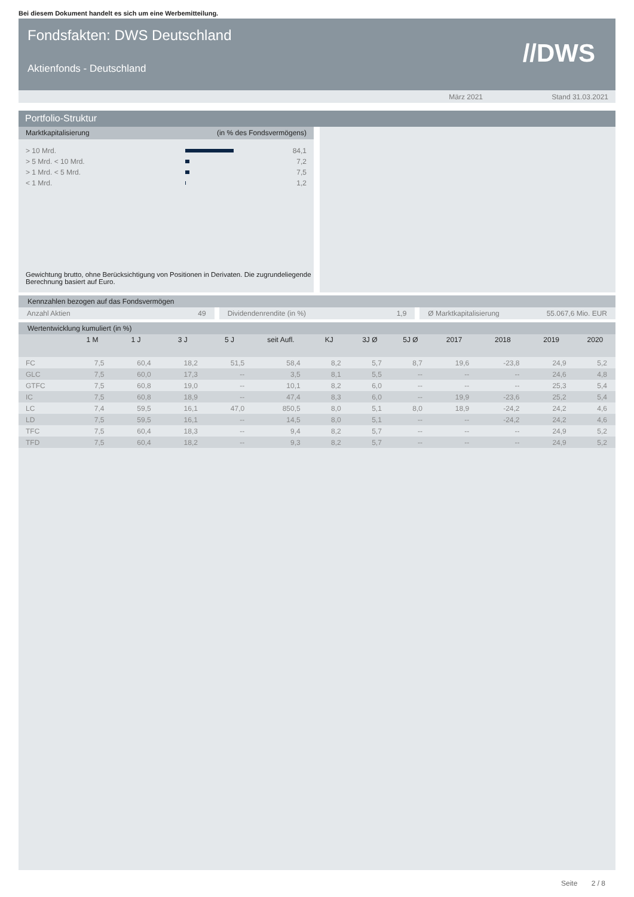Bei diesem Dokument handelt es sich um eine Werbemitteilung.
Fondsfakten: DWS Deutschland
Aktienfonds - Deutschland
//DWS
März 2021 Stand 31.03.2021
Portfolio-Struktur
Marktkapitalisierung (in % des Fondsvermögens)
| > 10 Mrd. | | 84,1 |
| > 5 Mrd. < 10 Mrd. | | 7,2 |
| > 1 Mrd. < 5 Mrd. | | 7,5 |
| < 1 Mrd. | | 1,2 |
Gewichtung brutto, ohne Berücksichtigung von Positionen in Derivaten. Die zugrundeliegende Berechnung basiert auf Euro.
Kennzahlen bezogen auf das Fondsvermögen
Anzahl Aktien 49 Dividendenrendite (in %) 1,9 Ø Marktkapitalisierung 55.067,6 Mio. EUR
Wertentwicklung kumuliert (in %)
| | 1 M | 1 J | 3 J | 5 J | seit Aufl. | KJ | 3J Ø | 5J Ø | 2017 | 2018 | 2019 | 2020 |
| --- | --- | --- | --- | --- | --- | --- | --- | --- | --- | --- | --- | --- |
| FC | 7,5 | 60,4 | 18,2 | 51,5 | 58,4 | 8,2 | 5,7 | 8,7 | 19,6 | -23,8 | 24,9 | 5,2 |
| GLC | 7,5 | 60,0 | 17,3 | -- | 3,5 | 8,1 | 5,5 | -- | -- | -- | 24,6 | 4,8 |
| GTFC | 7,5 | 60,8 | 19,0 | -- | 10,1 | 8,2 | 6,0 | -- | -- | -- | 25,3 | 5,4 |
| IC | 7,5 | 60,8 | 18,9 | -- | 47,4 | 8,3 | 6,0 | -- | 19,9 | -23,6 | 25,2 | 5,4 |
| LC | 7,4 | 59,5 | 16,1 | 47,0 | 850,5 | 8,0 | 5,1 | 8,0 | 18,9 | -24,2 | 24,2 | 4,6 |
| LD | 7,5 | 59,5 | 16,1 | -- | 14,5 | 8,0 | 5,1 | -- | -- | -24,2 | 24,2 | 4,6 |
| TFC | 7,5 | 60,4 | 18,3 | -- | 9,4 | 8,2 | 5,7 | -- | -- | -- | 24,9 | 5,2 |
| TFD | 7,5 | 60,4 | 18,2 | -- | 9,3 | 8,2 | 5,7 | -- | -- | -- | 24,9 | 5,2 |
Seite 2 / 8